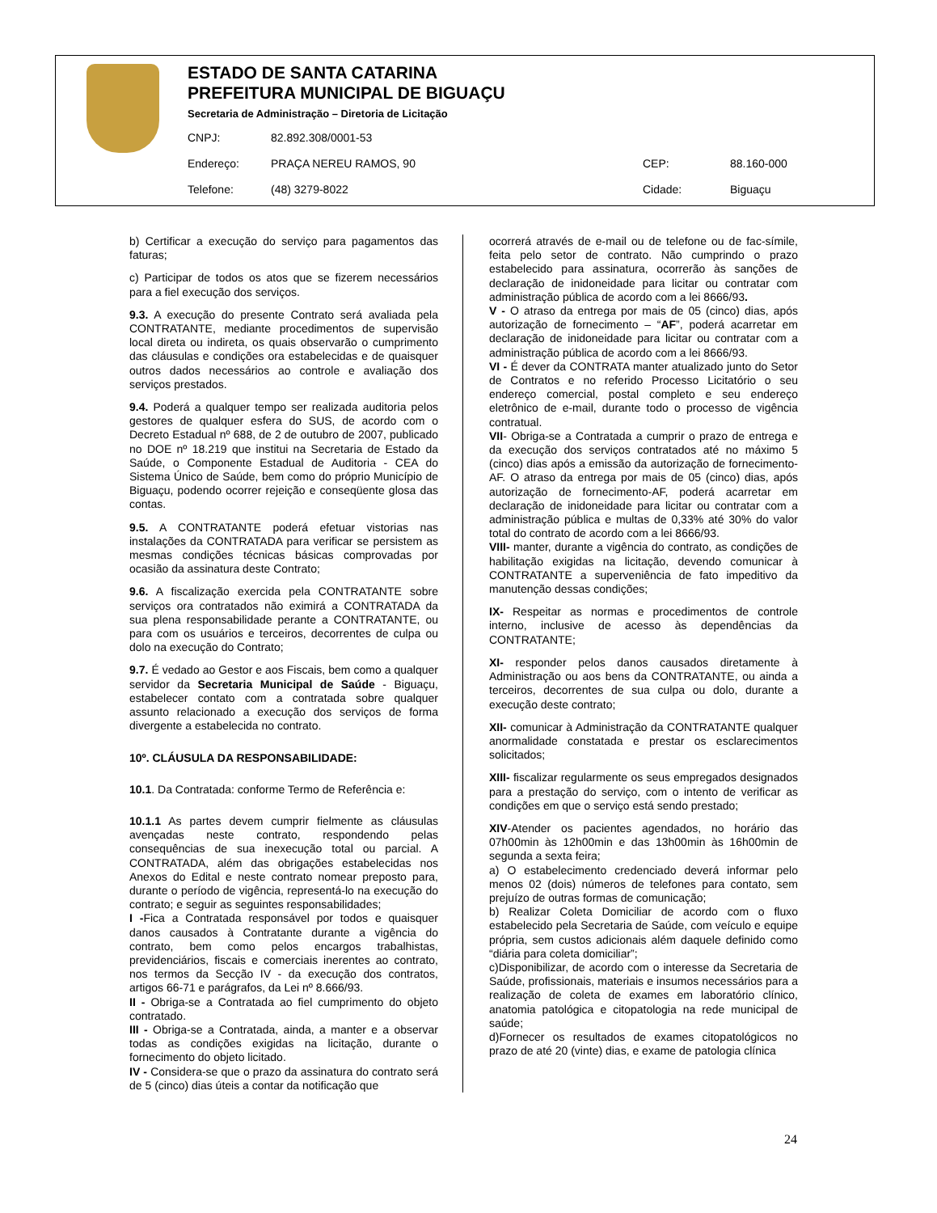ESTADO DE SANTA CATARINA
PREFEITURA MUNICIPAL DE BIGUAÇU
Secretaria de Administração – Diretoria de Licitação
| CNPJ: | 82.892.308/0001-53 | | |
| Endereço: | PRAÇA NEREU RAMOS, 90 | CEP: | 88.160-000 |
| Telefone: | (48) 3279-8022 | Cidade: | Biguaçu |
b) Certificar a execução do serviço para pagamentos das faturas;
c) Participar de todos os atos que se fizerem necessários para a fiel execução dos serviços.
9.3. A execução do presente Contrato será avaliada pela CONTRATANTE, mediante procedimentos de supervisão local direta ou indireta, os quais observarão o cumprimento das cláusulas e condições ora estabelecidas e de quaisquer outros dados necessários ao controle e avaliação dos serviços prestados.
9.4. Poderá a qualquer tempo ser realizada auditoria pelos gestores de qualquer esfera do SUS, de acordo com o Decreto Estadual nº 688, de 2 de outubro de 2007, publicado no DOE nº 18.219 que institui na Secretaria de Estado da Saúde, o Componente Estadual de Auditoria - CEA do Sistema Único de Saúde, bem como do próprio Município de Biguaçu, podendo ocorrer rejeição e conseqüente glosa das contas.
9.5. A CONTRATANTE poderá efetuar vistorias nas instalações da CONTRATADA para verificar se persistem as mesmas condições técnicas básicas comprovadas por ocasião da assinatura deste Contrato;
9.6. A fiscalização exercida pela CONTRATANTE sobre serviços ora contratados não eximirá a CONTRATADA da sua plena responsabilidade perante a CONTRATANTE, ou para com os usuários e terceiros, decorrentes de culpa ou dolo na execução do Contrato;
9.7. É vedado ao Gestor e aos Fiscais, bem como a qualquer servidor da Secretaria Municipal de Saúde - Biguaçu, estabelecer contato com a contratada sobre qualquer assunto relacionado a execução dos serviços de forma divergente a estabelecida no contrato.
10º. CLÁUSULA DA RESPONSABILIDADE:
10.1. Da Contratada: conforme Termo de Referência e:
10.1.1 As partes devem cumprir fielmente as cláusulas avençadas neste contrato, respondendo pelas consequências de sua inexecução total ou parcial. A CONTRATADA, além das obrigações estabelecidas nos Anexos do Edital e neste contrato nomear preposto para, durante o período de vigência, representá-lo na execução do contrato; e seguir as seguintes responsabilidades;
I -Fica a Contratada responsável por todos e quaisquer danos causados à Contratante durante a vigência do contrato, bem como pelos encargos trabalhistas, previdenciários, fiscais e comerciais inerentes ao contrato, nos termos da Secção IV - da execução dos contratos, artigos 66-71 e parágrafos, da Lei nº 8.666/93.
II - Obriga-se a Contratada ao fiel cumprimento do objeto contratado.
III - Obriga-se a Contratada, ainda, a manter e a observar todas as condições exigidas na licitação, durante o fornecimento do objeto licitado.
IV - Considera-se que o prazo da assinatura do contrato será de 5 (cinco) dias úteis a contar da notificação que
ocorrerá através de e-mail ou de telefone ou de fac-símile, feita pelo setor de contrato. Não cumprindo o prazo estabelecido para assinatura, ocorrerão às sanções de declaração de inidoneidade para licitar ou contratar com administração pública de acordo com a lei 8666/93.
V - O atraso da entrega por mais de 05 (cinco) dias, após autorização de fornecimento – “AF”, poderá acarretar em declaração de inidoneidade para licitar ou contratar com a administração pública de acordo com a lei 8666/93.
VI - É dever da CONTRATA manter atualizado junto do Setor de Contratos e no referido Processo Licitatório o seu endereço comercial, postal completo e seu endereço eletrônico de e-mail, durante todo o processo de vigência contratual.
VII- Obriga-se a Contratada a cumprir o prazo de entrega e da execução dos serviços contratados até no máximo 5 (cinco) dias após a emissão da autorização de fornecimento-AF. O atraso da entrega por mais de 05 (cinco) dias, após autorização de fornecimento-AF, poderá acarretar em declaração de inidoneidade para licitar ou contratar com a administração pública e multas de 0,33% até 30% do valor total do contrato de acordo com a lei 8666/93.
VIII- manter, durante a vigência do contrato, as condições de habilitação exigidas na licitação, devendo comunicar à CONTRATANTE a superveniência de fato impeditivo da manutenção dessas condições;
IX- Respeitar as normas e procedimentos de controle interno, inclusive de acesso às dependências da CONTRATANTE;
XI- responder pelos danos causados diretamente à Administração ou aos bens da CONTRATANTE, ou ainda a terceiros, decorrentes de sua culpa ou dolo, durante a execução deste contrato;
XII- comunicar à Administração da CONTRATANTE qualquer anormalidade constatada e prestar os esclarecimentos solicitados;
XIII- fiscalizar regularmente os seus empregados designados para a prestação do serviço, com o intento de verificar as condições em que o serviço está sendo prestado;
XIV-Atender os pacientes agendados, no horário das 07h00min às 12h00min e das 13h00min às 16h00min de segunda a sexta feira;
a) O estabelecimento credenciado deverá informar pelo menos 02 (dois) números de telefones para contato, sem prejuízo de outras formas de comunicação;
b) Realizar Coleta Domiciliar de acordo com o fluxo estabelecido pela Secretaria de Saúde, com veículo e equipe própria, sem custos adicionais além daquele definido como “diária para coleta domiciliar”;
c)Disponibilizar, de acordo com o interesse da Secretaria de Saúde, profissionais, materiais e insumos necessários para a realização de coleta de exames em laboratório clínico, anatomia patológica e citopatologia na rede municipal de saúde;
d)Fornecer os resultados de exames citopatológicos no prazo de até 20 (vinte) dias, e exame de patologia clínica
24